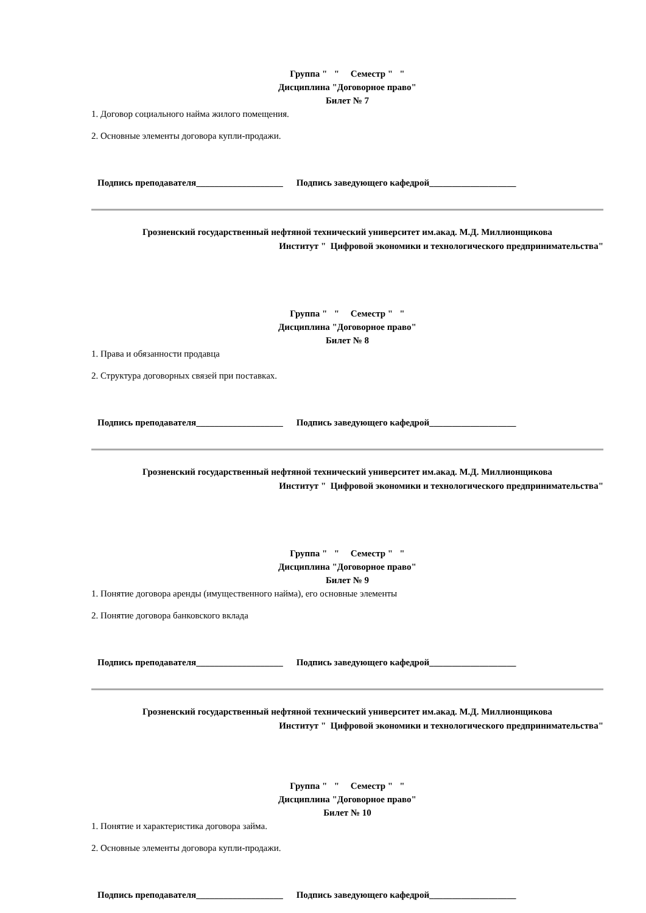Группа " " Семестр " "
Дисциплина "Договорное право"
Билет № 7
1. Договор социального найма жилого помещения.
2. Основные элементы договора купли-продажи.
Подпись преподавателя___________________ Подпись заведующего кафедрой___________________
Грозненский государственный нефтяной технический университет им.акад. М.Д. Миллионщикова
Институт " Цифровой экономики и технологического предпринимательства"
Группа " " Семестр " "
Дисциплина "Договорное право"
Билет № 8
1. Права и обязанности продавца
2. Структура договорных связей при поставках.
Подпись преподавателя___________________ Подпись заведующего кафедрой___________________
Грозненский государственный нефтяной технический университет им.акад. М.Д. Миллионщикова
Институт " Цифровой экономики и технологического предпринимательства"
Группа " " Семестр " "
Дисциплина "Договорное право"
Билет № 9
1. Понятие договора аренды (имущественного найма), его основные элементы
2. Понятие договора банковского вклада
Подпись преподавателя___________________ Подпись заведующего кафедрой___________________
Грозненский государственный нефтяной технический университет им.акад. М.Д. Миллионщикова
Институт " Цифровой экономики и технологического предпринимательства"
Группа " " Семестр " "
Дисциплина "Договорное право"
Билет № 10
1. Понятие и характеристика договора займа.
2. Основные элементы договора купли-продажи.
Подпись преподавателя___________________ Подпись заведующего кафедрой___________________